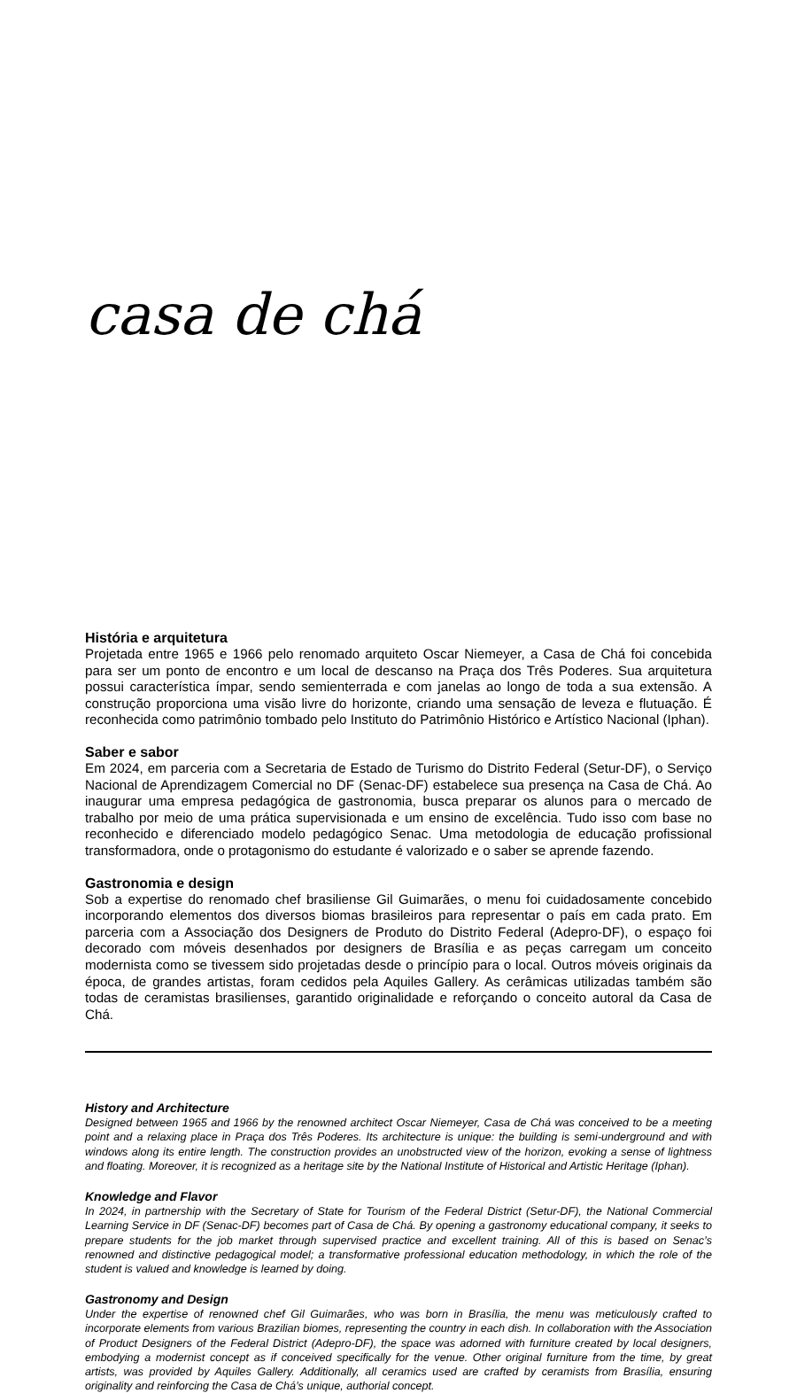casa de chá
História e arquitetura
Projetada entre 1965 e 1966 pelo renomado arquiteto Oscar Niemeyer, a Casa de Chá foi concebida para ser um ponto de encontro e um local de descanso na Praça dos Três Poderes. Sua arquitetura possui característica ímpar, sendo semienterrada e com janelas ao longo de toda a sua extensão. A construção proporciona uma visão livre do horizonte, criando uma sensação de leveza e flutuação. É reconhecida como patrimônio tombado pelo Instituto do Patrimônio Histórico e Artístico Nacional (Iphan).
Saber e sabor
Em 2024, em parceria com a Secretaria de Estado de Turismo do Distrito Federal (Setur-DF), o Serviço Nacional de Aprendizagem Comercial no DF (Senac-DF) estabelece sua presença na Casa de Chá. Ao inaugurar uma empresa pedagógica de gastronomia, busca preparar os alunos para o mercado de trabalho por meio de uma prática supervisionada e um ensino de excelência. Tudo isso com base no reconhecido e diferenciado modelo pedagógico Senac. Uma metodologia de educação profissional transformadora, onde o protagonismo do estudante é valorizado e o saber se aprende fazendo.
Gastronomia e design
Sob a expertise do renomado chef brasiliense Gil Guimarães, o menu foi cuidadosamente concebido incorporando elementos dos diversos biomas brasileiros para representar o país em cada prato. Em parceria com a Associação dos Designers de Produto do Distrito Federal (Adepro-DF), o espaço foi decorado com móveis desenhados por designers de Brasília e as peças carregam um conceito modernista como se tivessem sido projetadas desde o princípio para o local. Outros móveis originais da época, de grandes artistas, foram cedidos pela Aquiles Gallery. As cerâmicas utilizadas também são todas de ceramistas brasilienses, garantido originalidade e reforçando o conceito autoral da Casa de Chá.
History and Architecture
Designed between 1965 and 1966 by the renowned architect Oscar Niemeyer, Casa de Chá was conceived to be a meeting point and a relaxing place in Praça dos Três Poderes. Its architecture is unique: the building is semi-underground and with windows along its entire length. The construction provides an unobstructed view of the horizon, evoking a sense of lightness and floating. Moreover, it is recognized as a heritage site by the National Institute of Historical and Artistic Heritage (Iphan).
Knowledge and Flavor
In 2024, in partnership with the Secretary of State for Tourism of the Federal District (Setur-DF), the National Commercial Learning Service in DF (Senac-DF) becomes part of Casa de Chá. By opening a gastronomy educational company, it seeks to prepare students for the job market through supervised practice and excellent training. All of this is based on Senac’s renowned and distinctive pedagogical model; a transformative professional education methodology, in which the role of the student is valued and knowledge is learned by doing.
Gastronomy and Design
Under the expertise of renowned chef Gil Guimarães, who was born in Brasília, the menu was meticulously crafted to incorporate elements from various Brazilian biomes, representing the country in each dish. In collaboration with the Association of Product Designers of the Federal District (Adepro-DF), the space was adorned with furniture created by local designers, embodying a modernist concept as if conceived specifically for the venue. Other original furniture from the time, by great artists, was provided by Aquiles Gallery. Additionally, all ceramics used are crafted by ceramists from Brasília, ensuring originality and reinforcing the Casa de Chá’s unique, authorial concept.